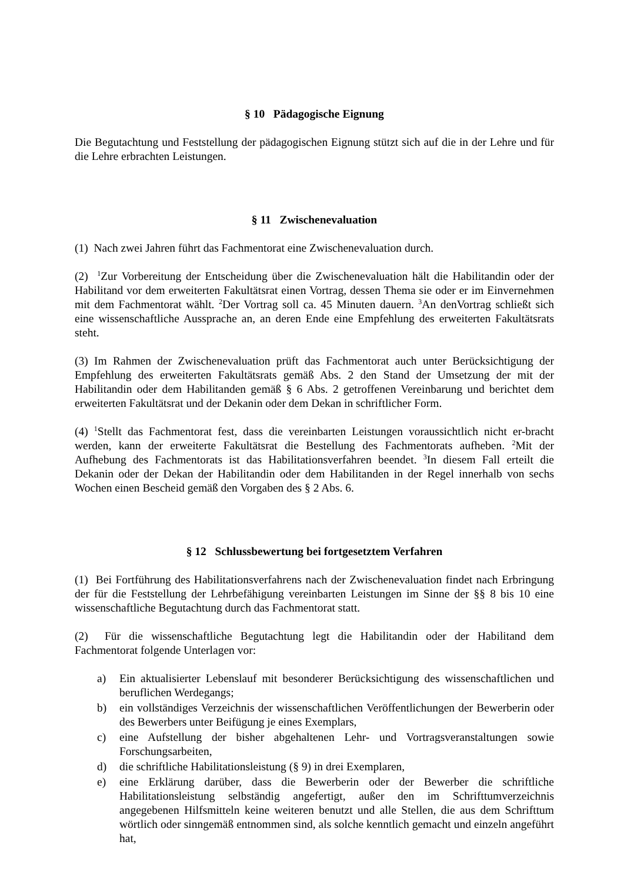§ 10 Pädagogische Eignung
Die Begutachtung und Feststellung der pädagogischen Eignung stützt sich auf die in der Lehre und für die Lehre erbrachten Leistungen.
§ 11 Zwischenevaluation
(1) Nach zwei Jahren führt das Fachmentorat eine Zwischenevaluation durch.
(2) <sup>1</sup>Zur Vorbereitung der Entscheidung über die Zwischenevaluation hält die Habilitandin oder der Habilitand vor dem erweiterten Fakultätsrat einen Vortrag, dessen Thema sie oder er im Einvernehmen mit dem Fachmentorat wählt. <sup>2</sup>Der Vortrag soll ca. 45 Minuten dauern. <sup>3</sup>An denVortrag schließt sich eine wissenschaftliche Aussprache an, an deren Ende eine Empfehlung des erweiterten Fakultätsrats steht.
(3) Im Rahmen der Zwischenevaluation prüft das Fachmentorat auch unter Berücksichtigung der Empfehlung des erweiterten Fakultätsrats gemäß Abs. 2 den Stand der Umsetzung der mit der Habilitandin oder dem Habilitanden gemäß § 6 Abs. 2 getroffenen Vereinbarung und berichtet dem erweiterten Fakultätsrat und der Dekanin oder dem Dekan in schriftlicher Form.
(4) <sup>1</sup>Stellt das Fachmentorat fest, dass die vereinbarten Leistungen voraussichtlich nicht er-bracht werden, kann der erweiterte Fakultätsrat die Bestellung des Fachmentorats aufheben. <sup>2</sup>Mit der Aufhebung des Fachmentorats ist das Habilitationsverfahren beendet. <sup>3</sup>In diesem Fall erteilt die Dekanin oder der Dekan der Habilitandin oder dem Habilitanden in der Regel innerhalb von sechs Wochen einen Bescheid gemäß den Vorgaben des § 2 Abs. 6.
§ 12 Schlussbewertung bei fortgesetztem Verfahren
(1) Bei Fortführung des Habilitationsverfahrens nach der Zwischenevaluation findet nach Erbringung der für die Feststellung der Lehrbefähigung vereinbarten Leistungen im Sinne der §§ 8 bis 10 eine wissenschaftliche Begutachtung durch das Fachmentorat statt.
(2) Für die wissenschaftliche Begutachtung legt die Habilitandin oder der Habilitand dem Fachmentorat folgende Unterlagen vor:
a) Ein aktualisierter Lebenslauf mit besonderer Berücksichtigung des wissenschaftlichen und beruflichen Werdegangs;
b) ein vollständiges Verzeichnis der wissenschaftlichen Veröffentlichungen der Bewerberin oder des Bewerbers unter Beifügung je eines Exemplars,
c) eine Aufstellung der bisher abgehaltenen Lehr- und Vortragsveranstaltungen sowie Forschungsarbeiten,
d) die schriftliche Habilitationsleistung (§ 9) in drei Exemplaren,
e) eine Erklärung darüber, dass die Bewerberin oder der Bewerber die schriftliche Habilitationsleistung selbständig angefertigt, außer den im Schrifttumverzeichnis angegebenen Hilfsmitteln keine weiteren benutzt und alle Stellen, die aus dem Schrifttum wörtlich oder sinngemäß entnommen sind, als solche kenntlich gemacht und einzeln angeführt hat,